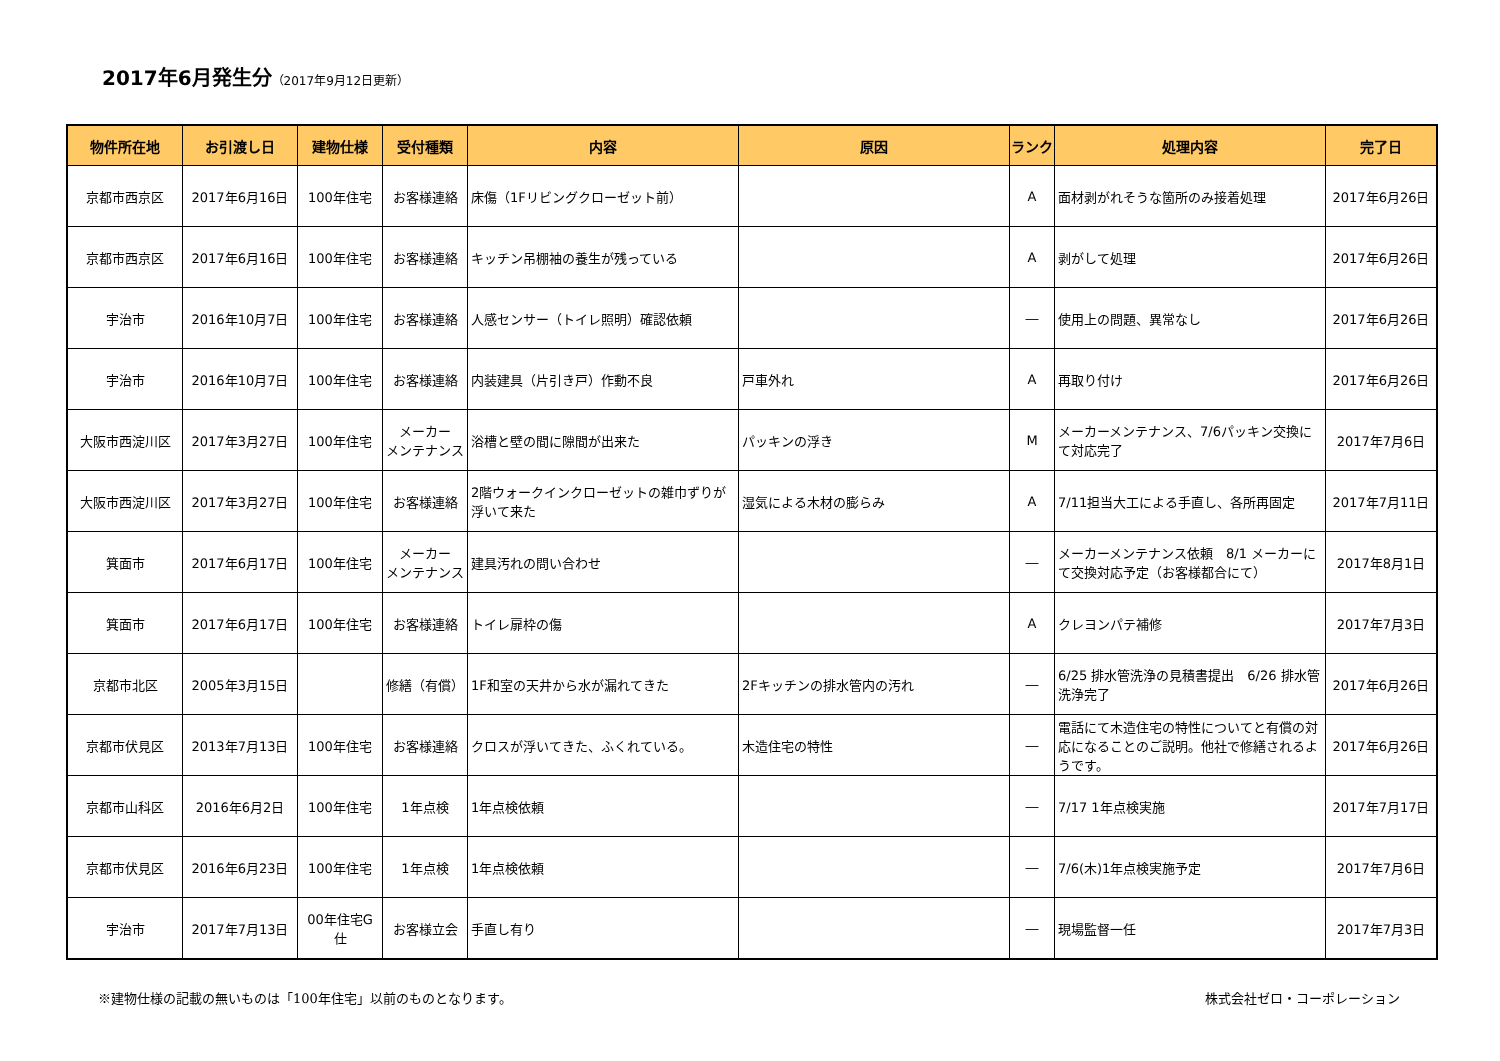2017年6月発生分（2017年9月12日更新）
| 物件所在地 | お引渡し日 | 建物仕様 | 受付種類 | 内容 | 原因 | ランク | 処理内容 | 完了日 |
| --- | --- | --- | --- | --- | --- | --- | --- | --- |
| 京都市西京区 | 2017年6月16日 | 100年住宅 | お客様連絡 | 床傷（1Fリビングクローゼット前） | | A | 面材剥がれそうな箇所のみ接着処理 | 2017年6月26日 |
| 京都市西京区 | 2017年6月16日 | 100年住宅 | お客様連絡 | キッチン吊棚袖の養生が残っている | | A | 剥がして処理 | 2017年6月26日 |
| 宇治市 | 2016年10月7日 | 100年住宅 | お客様連絡 | 人感センサー（トイレ照明）確認依頼 | | ― | 使用上の問題、異常なし | 2017年6月26日 |
| 宇治市 | 2016年10月7日 | 100年住宅 | お客様連絡 | 内装建具（片引き戸）作動不良 | 戸車外れ | A | 再取り付け | 2017年6月26日 |
| 大阪市西淀川区 | 2017年3月27日 | 100年住宅 | メーカー メンテナンス | 浴槽と壁の間に隙間が出来た | パッキンの浮き | M | メーカーメンテナンス、7/6パッキン交換にて対応完了 | 2017年7月6日 |
| 大阪市西淀川区 | 2017年3月27日 | 100年住宅 | お客様連絡 | 2階ウォークインクローゼットの雑巾ずりが浮いて来た | 湿気による木材の膨らみ | A | 7/11担当大工による手直し、各所再固定 | 2017年7月11日 |
| 箕面市 | 2017年6月17日 | 100年住宅 | メーカー メンテナンス | 建具汚れの問い合わせ | | ― | メーカーメンテナンス依頼 8/1 メーカーにて交換対応予定（お客様都合にて） | 2017年8月1日 |
| 箕面市 | 2017年6月17日 | 100年住宅 | お客様連絡 | トイレ扉枠の傷 | | A | クレヨンパテ補修 | 2017年7月3日 |
| 京都市北区 | 2005年3月15日 | | 修繕（有償） | 1F和室の天井から水が漏れてきた | 2Fキッチンの排水管内の汚れ | ― | 6/25 排水管洗浄の見積書提出 6/26 排水管洗浄完了 | 2017年6月26日 |
| 京都市伏見区 | 2013年7月13日 | 100年住宅 | お客様連絡 | クロスが浮いてきた、ふくれている。 | 木造住宅の特性 | ― | 電話にて木造住宅の特性についてと有償の対応になることのご説明。他社で修繕されるようです。 | 2017年6月26日 |
| 京都市山科区 | 2016年6月2日 | 100年住宅 | 1年点検 | 1年点検依頼 | | ― | 7/17 1年点検実施 | 2017年7月17日 |
| 京都市伏見区 | 2016年6月23日 | 100年住宅 | 1年点検 | 1年点検依頼 | | ― | 7/6(木)1年点検実施予定 | 2017年7月6日 |
| 宇治市 | 2017年7月13日 | 00年住宅G仕 | お客様立会 | 手直し有り | | ― | 現場監督一任 | 2017年7月3日 |
※建物仕様の記載の無いものは「100年住宅」以前のものとなります。 株式会社ゼロ・コーポレーション